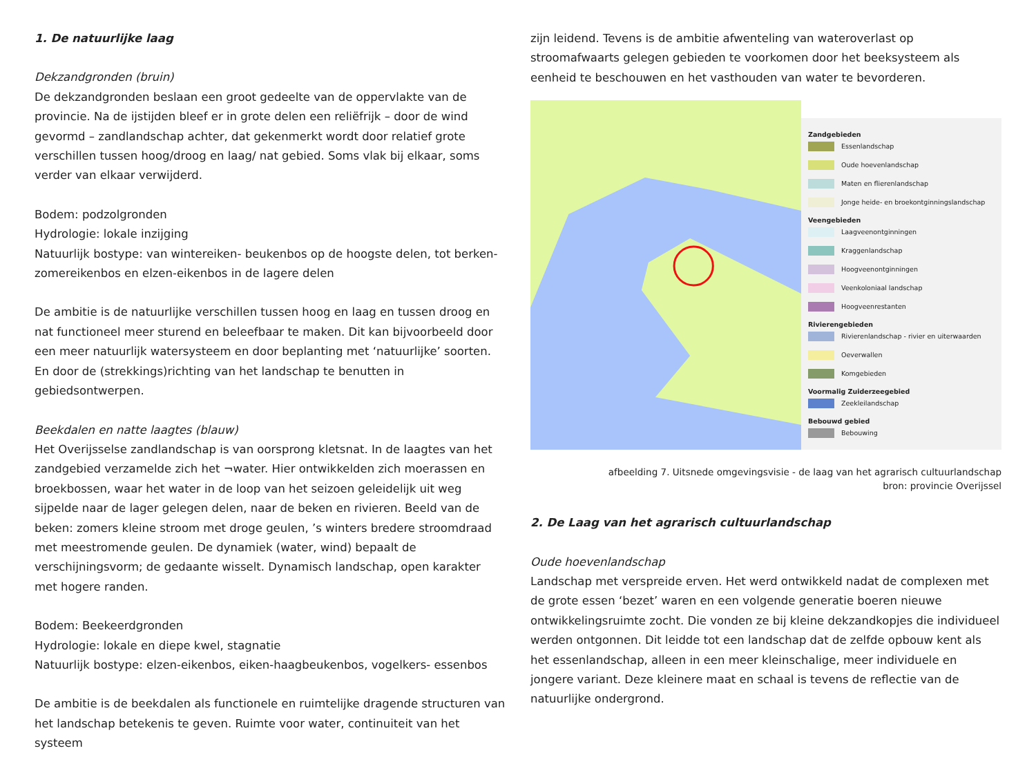1. De natuurlijke laag
Dekzandgronden (bruin)
De dekzandgronden beslaan een groot gedeelte van de oppervlakte van de provincie. Na de ijstijden bleef er in grote delen een reliëfrijk – door de wind gevormd – zandlandschap achter, dat gekenmerkt wordt door relatief grote verschillen tussen hoog/droog en laag/ nat gebied. Soms vlak bij elkaar, soms verder van elkaar verwijderd.
Bodem: podzolgronden
Hydrologie: lokale inzijging
Natuurlijk bostype: van wintereiken- beukenbos op de hoogste delen, tot berken- zomereikenbos en elzen-eikenbos in de lagere delen
De ambitie is de natuurlijke verschillen tussen hoog en laag en tussen droog en nat functioneel meer sturend en beleefbaar te maken. Dit kan bijvoorbeeld door een meer natuurlijk watersysteem en door beplanting met ‘natuurlijke’ soorten. En door de (strekkings)richting van het landschap te benutten in gebiedsontwerpen.
Beekdalen en natte laagtes (blauw)
Het Overijsselse zandlandschap is van oorsprong kletsnat. In de laagtes van het zandgebied verzamelde zich het ¬water. Hier ontwikkelden zich moerassen en broekbossen, waar het water in de loop van het seizoen geleidelijk uit weg sijpelde naar de lager gelegen delen, naar de beken en rivieren. Beeld van de beken: zomers kleine stroom met droge geulen, ’s winters bredere stroomdraad met meestromende geulen. De dynamiek (water, wind) bepaalt de verschijningsvorm; de gedaante wisselt. Dynamisch landschap, open karakter met hogere randen.
Bodem: Beekeerdgronden
Hydrologie: lokale en diepe kwel, stagnatie
Natuurlijk bostype: elzen-eikenbos, eiken-haagbeukenbos, vogelkers- essenbos
De ambitie is de beekdalen als functionele en ruimtelijke dragende structuren van het landschap betekenis te geven. Ruimte voor water, continuiteit van het systeem
zijn leidend. Tevens is de ambitie afwenteling van wateroverlast op stroomafwaarts gelegen gebieden te voorkomen door het beeksysteem als eenheid te beschouwen en het vasthouden van water te bevorderen.
Zandgebieden
Essenlandschap
Oude hoevenlandschap
Maten en flierenlandschap
Jonge heide- en broekontginningslandschap
Veengebieden
Laagveenontginningen
Kraggenlandschap
Hoogveenontginningen
Veenkoloniaal landschap
Hoogveenrestanten
Rivierengebieden
Rivierenlandschap - rivier en uiterwaarden
Oeverwallen
Komgebieden
Voormalig Zuiderzeegebied
Zeekleilandschap
Bebouwd gebied
Bebouwing
afbeelding 7. Uitsnede omgevingsvisie - de laag van het agrarisch cultuurlandschap
bron: provincie Overijssel
2. De Laag van het agrarisch cultuurlandschap
Oude hoevenlandschap
Landschap met verspreide erven. Het werd ontwikkeld nadat de complexen met de grote essen ‘bezet’ waren en een volgende generatie boeren nieuwe ontwikkelingsruimte zocht. Die vonden ze bij kleine dekzandkopjes die individueel werden ontgonnen. Dit leidde tot een landschap dat de zelfde opbouw kent als het essenlandschap, alleen in een meer kleinschalige, meer individuele en jongere variant. Deze kleinere maat en schaal is tevens de reflectie van de natuurlijke ondergrond.